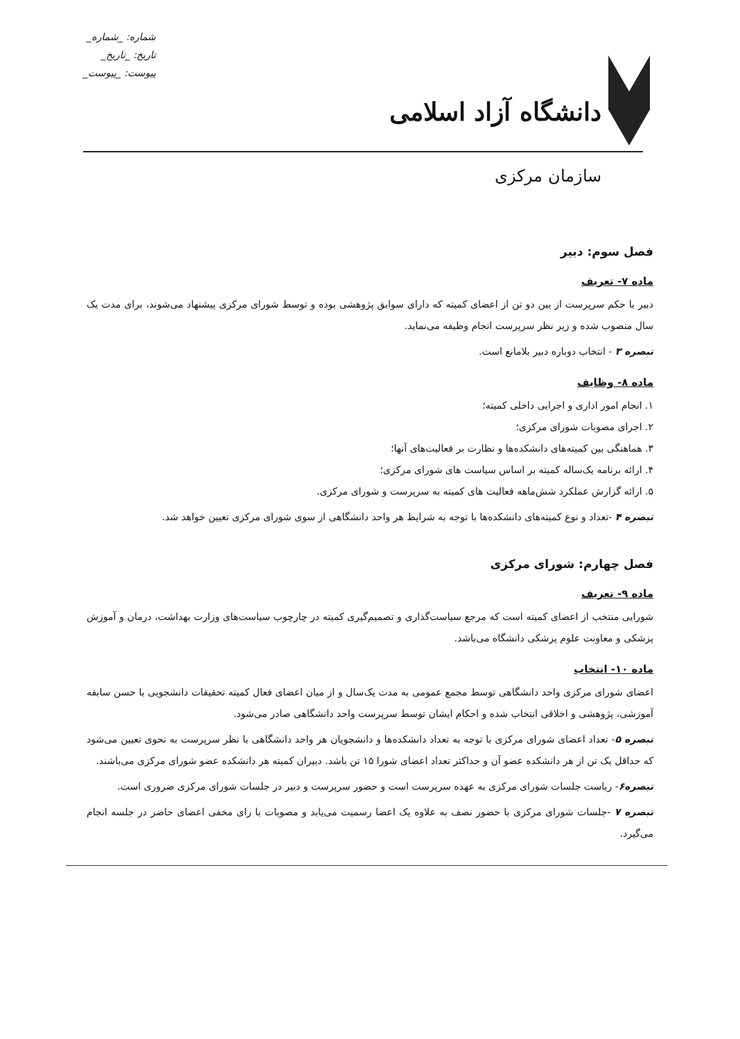دانشگاه آزاد اسلامی
شماره: _شماره_
تاریخ: _تاریخ_
پیوست: _پیوست_
سازمان مرکزی
فصل سوم: دبیر
ماده ۷- تعریف
دبیر با حکم سرپرست از بین دو تن از اعضای کمیته که دارای سوابق پژوهشی بوده و توسط شورای مرکزی پیشنهاد می‌شوند، برای مدت یک سال منصوب شده و زیر نظر سرپرست انجام وظیفه می‌نماید.
تبصره ۳ - انتخاب دوباره دبیر بلامانع است.
ماده ۸- وظایف
۱. انجام امور اداری و اجرایی داخلی کمیته؛
۲. اجرای مصوبات شورای مرکزی؛
۳. هماهنگی بین کمیته‌های دانشکده‌ها و نظارت بر فعالیت‌های آنها؛
۴. ارائه برنامه یک‌ساله کمیته بر اساس سیاست های شورای مرکزی؛
۵. ارائه گزارش عملکرد شش‌ماهه فعالیت های کمیته به سرپرست و شورای مرکزی.
تبصره ۴ -تعداد و نوع کمیته‌های دانشکده‌ها با توجه به شرایط هر واحد دانشگاهی از سوی شورای مرکزی تعیین خواهد شد.
فصل چهارم: شورای مرکزی
ماده ۹- تعریف
شورایی منتخب از اعضای کمیته است که مرجع سیاست‌گذاری و تصمیم‌گیری کمیته در چارچوب سیاست‌های وزارت بهداشت، درمان و آموزش پزشکی و معاونت علوم پزشکی دانشگاه می‌باشد.
ماده ۱۰- انتخاب
اعضای شورای مرکزی واحد دانشگاهی توسط مجمع عمومی به مدت یک‌سال و از میان اعضای فعال کمیته تحقیقات دانشجویی با حسن سابقه آموزشی، پژوهشی و اخلاقی انتخاب شده و احکام ایشان توسط سرپرست واحد دانشگاهی صادر می‌شود.
تبصره ۵- تعداد اعضای شورای مرکزی با توجه به تعداد دانشکده‌ها و دانشجویان هر واحد دانشگاهی با نظر سرپرست به نحوی تعیین می‌شود که حداقل یک تن از هر دانشکده عضو آن و حداکثر تعداد اعضای شورا ۱۵ تن باشد. دبیران کمیته هر دانشکده عضو شورای مرکزی می‌باشند.
تبصره۶- ریاست جلسات شورای مرکزی به عهده سرپرست است و حضور سرپرست و دبیر در جلسات شورای مرکزی ضروری است.
تبصره ۷ -جلسات شورای مرکزی با حضور نصف به علاوه یک اعضا رسمیت می‌یابد و مصوبات با رای مخفی اعضای حاضر در جلسه انجام می‌گیرد.